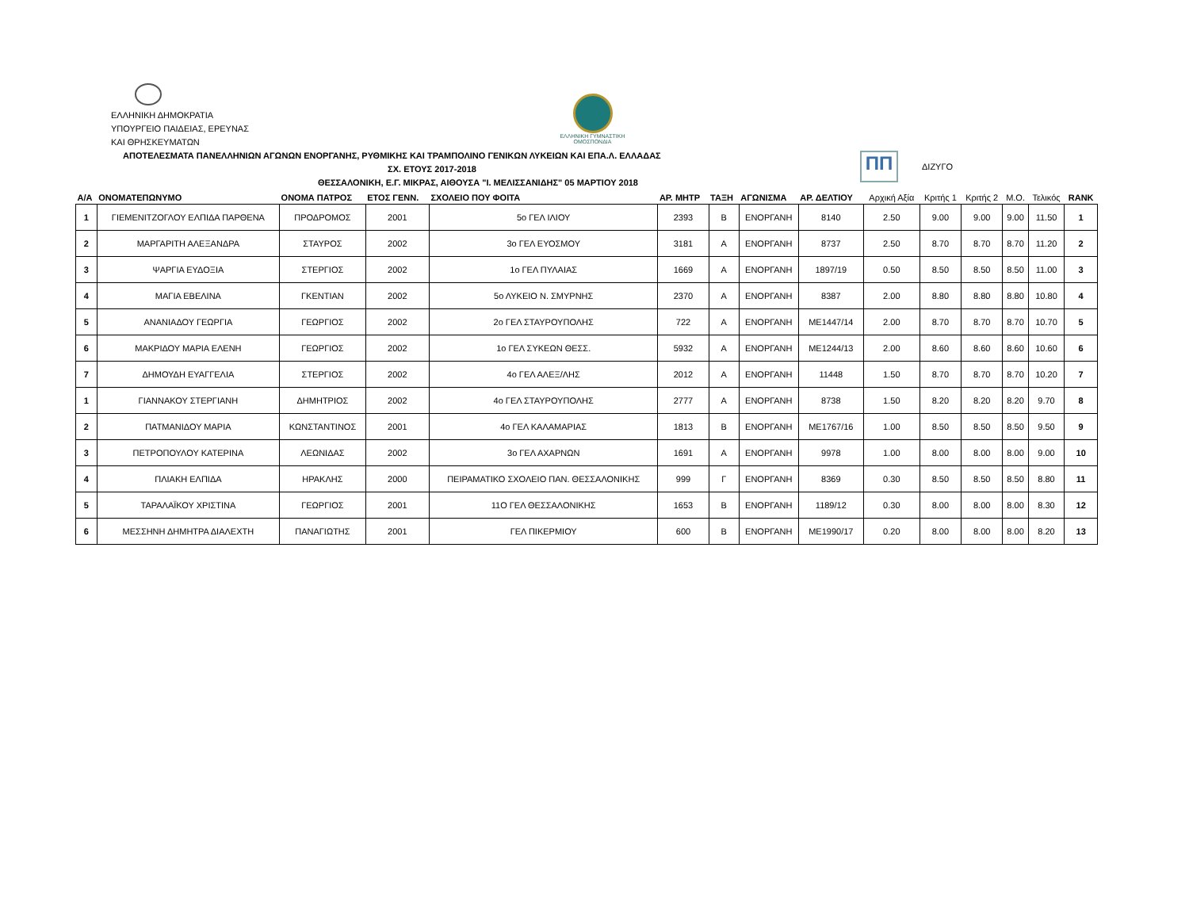ΕΛΛΗΝΙΚΗ ΔΗΜΟΚΡΑΤΙΑ
ΥΠΟΥΡΓΕΙΟ ΠΑΙΔΕΙΑΣ, ΕΡΕΥΝΑΣ
ΚΑΙ ΘΡΗΣΚΕΥΜΑΤΩΝ
ΕΛΛΗΝΙΚΗ ΓΥΜΝΑΣΤΙΚΗ ΟΜΟΣΠΟΝΔΙΑ
ΠΠ
ΔΙΖΥΓΟ
ΑΠΟΤΕΛΕΣΜΑΤΑ ΠΑΝΕΛΛΗΝΙΩΝ ΑΓΩΝΩΝ ΕΝΟΡΓΑΝΗΣ, ΡΥΘΜΙΚΗΣ ΚΑΙ ΤΡΑΜΠΟΛΙΝΟ ΓΕΝΙΚΩΝ ΛΥΚΕΙΩΝ ΚΑΙ ΕΠΑ.Λ. ΕΛΛΑΔΑΣ
ΣΧ. ΕΤΟΥΣ 2017-2018
ΘΕΣΣΑΛΟΝΙΚΗ, Ε.Γ. ΜΙΚΡΑΣ, ΑΙΘΟΥΣΑ "Ι. ΜΕΛΙΣΣΑΝΙΔΗΣ" 05 ΜΑΡΤΙΟΥ 2018
| Α/Α | ΟΝΟΜΑΤΕΠΩΝΥΜΟ | ΟΝΟΜΑ ΠΑΤΡΟΣ | ΕΤΟΣ ΓΕΝΝ. | ΣΧΟΛΕΙΟ ΠΟΥ ΦΟΙΤΑ | ΑΡ. ΜΗΤΡ | ΤΑΞΗ | ΑΓΩΝΙΣΜΑ | ΑΡ. ΔΕΛΤΙΟΥ | Αρχική Αξία | Κριτής 1 | Κριτής 2 | Μ.Ο. | Τελικός | RANK |
| --- | --- | --- | --- | --- | --- | --- | --- | --- | --- | --- | --- | --- | --- | --- |
| 1 | ΓΙΕΜΕΝΙΤΖΟΓΛΟΥ ΕΛΠΙΔΑ ΠΑΡΘΕΝΑ | ΠΡΟΔΡΟΜΟΣ | 2001 | 5ο ΓΕΛ ΙΛΙΟΥ | 2393 | Β | ΕΝΟΡΓΑΝΗ | 8140 | 2.50 | 9.00 | 9.00 | 9.00 | 11.50 | 1 |
| 2 | ΜΑΡΓΑΡΙΤΗ ΑΛΕΞΑΝΔΡΑ | ΣΤΑΥΡΟΣ | 2002 | 3ο ΓΕΛ ΕΥΟΣΜΟΥ | 3181 | Α | ΕΝΟΡΓΑΝΗ | 8737 | 2.50 | 8.70 | 8.70 | 8.70 | 11.20 | 2 |
| 3 | ΨΑΡΓΙΑ ΕΥΔΟΞΙΑ | ΣΤΕΡΓΙΟΣ | 2002 | 1ο ΓΕΛ ΠΥΛΑΙΑΣ | 1669 | Α | ΕΝΟΡΓΑΝΗ | 1897/19 | 0.50 | 8.50 | 8.50 | 8.50 | 11.00 | 3 |
| 4 | ΜΑΓΙΑ ΕΒΕΛΙΝΑ | ΓΚΕΝΤΙΑΝ | 2002 | 5ο ΛΥΚΕΙΟ Ν. ΣΜΥΡΝΗΣ | 2370 | Α | ΕΝΟΡΓΑΝΗ | 8387 | 2.00 | 8.80 | 8.80 | 8.80 | 10.80 | 4 |
| 5 | ΑΝΑΝΙΑΔΟΥ ΓΕΩΡΓΙΑ | ΓΕΩΡΓΙΟΣ | 2002 | 2ο ΓΕΛ ΣΤΑΥΡΟΥΠΟΛΗΣ | 722 | Α | ΕΝΟΡΓΑΝΗ | ΜΕ1447/14 | 2.00 | 8.70 | 8.70 | 8.70 | 10.70 | 5 |
| 6 | ΜΑΚΡΙΔΟΥ ΜΑΡΙΑ ΕΛΕΝΗ | ΓΕΩΡΓΙΟΣ | 2002 | 1ο ΓΕΛ ΣΥΚΕΩΝ ΘΕΣΣ. | 5932 | Α | ΕΝΟΡΓΑΝΗ | ΜΕ1244/13 | 2.00 | 8.60 | 8.60 | 8.60 | 10.60 | 6 |
| 7 | ΔΗΜΟΥΔΗ ΕΥΑΓΓΕΛΙΑ | ΣΤΕΡΓΙΟΣ | 2002 | 4ο ΓΕΛ ΑΛΕΞ/ΛΗΣ | 2012 | Α | ΕΝΟΡΓΑΝΗ | 11448 | 1.50 | 8.70 | 8.70 | 8.70 | 10.20 | 7 |
| 1 | ΓΙΑΝΝΑΚΟΥ ΣΤΕΡΓΙΑΝΗ | ΔΗΜΗΤΡΙΟΣ | 2002 | 4ο ΓΕΛ ΣΤΑΥΡΟΥΠΟΛΗΣ | 2777 | Α | ΕΝΟΡΓΑΝΗ | 8738 | 1.50 | 8.20 | 8.20 | 8.20 | 9.70 | 8 |
| 2 | ΠΑΤΜΑΝΙΔΟΥ ΜΑΡΙΑ | ΚΩΝΣΤΑΝΤΙΝΟΣ | 2001 | 4ο ΓΕΛ ΚΑΛΑΜΑΡΙΑΣ | 1813 | Β | ΕΝΟΡΓΑΝΗ | ΜΕ1767/16 | 1.00 | 8.50 | 8.50 | 8.50 | 9.50 | 9 |
| 3 | ΠΕΤΡΟΠΟΥΛΟΥ ΚΑΤΕΡΙΝΑ | ΛΕΩΝΙΔΑΣ | 2002 | 3ο ΓΕΛ ΑΧΑΡΝΩΝ | 1691 | Α | ΕΝΟΡΓΑΝΗ | 9978 | 1.00 | 8.00 | 8.00 | 8.00 | 9.00 | 10 |
| 4 | ΠΛΙΑΚΗ ΕΛΠΙΔΑ | ΗΡΑΚΛΗΣ | 2000 | ΠΕΙΡΑΜΑΤΙΚΟ ΣΧΟΛΕΙΟ ΠΑΝ. ΘΕΣΣΑΛΟΝΙΚΗΣ | 999 | Γ | ΕΝΟΡΓΑΝΗ | 8369 | 0.30 | 8.50 | 8.50 | 8.50 | 8.80 | 11 |
| 5 | ΤΑΡΑΛΑΪΚΟΥ ΧΡΙΣΤΙΝΑ | ΓΕΩΡΓΙΟΣ | 2001 | 11Ο ΓΕΛ ΘΕΣΣΑΛΟΝΙΚΗΣ | 1653 | Β | ΕΝΟΡΓΑΝΗ | 1189/12 | 0.30 | 8.00 | 8.00 | 8.00 | 8.30 | 12 |
| 6 | ΜΕΣΣΗΝΗ ΔΗΜΗΤΡΑ ΔΙΑΛΕΧΤΗ | ΠΑΝΑΓΙΩΤΗΣ | 2001 | ΓΕΛ ΠΙΚΕΡΜΙΟΥ | 600 | Β | ΕΝΟΡΓΑΝΗ | ΜΕ1990/17 | 0.20 | 8.00 | 8.00 | 8.00 | 8.20 | 13 |